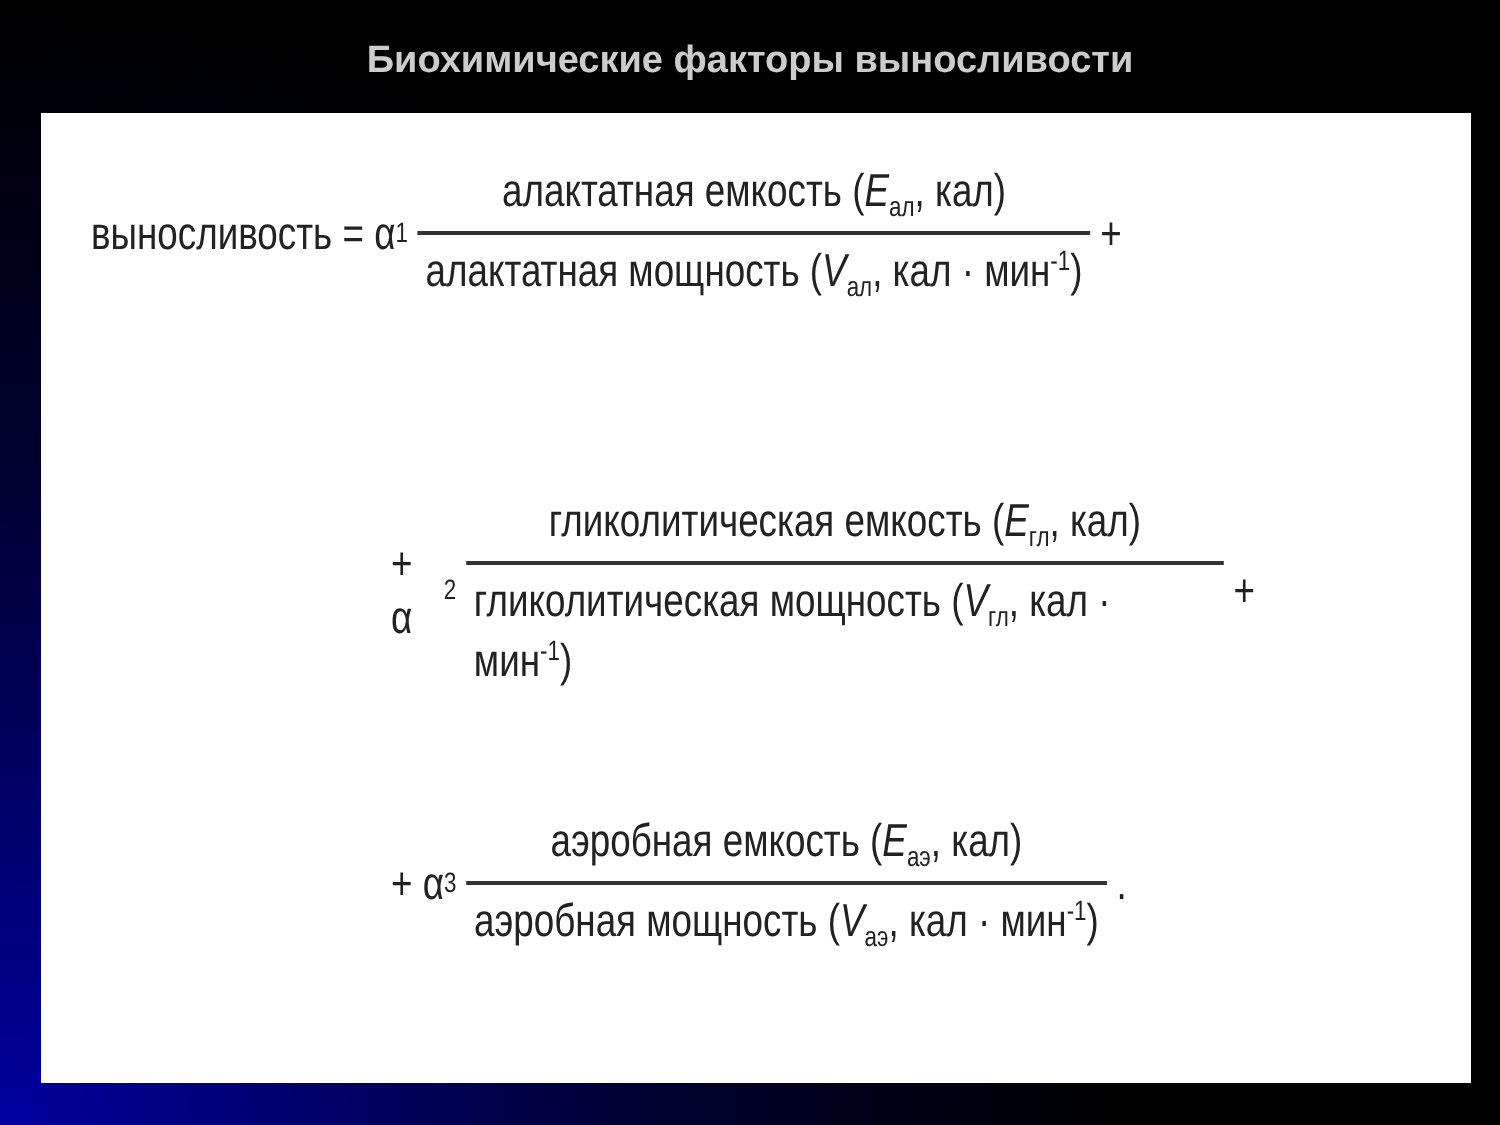Биохимические факторы выносливости
выносливость = α<sub>1</sub> алактатная емкость (E<sub>ал</sub>, кал) алактатная мощность (V<sub>ал</sub>, кал · мин<sup>-1</sup>) +
+ α<sub>2</sub> гликолитическая емкость (E<sub>гл</sub>, кал) гликолитическая мощность (V<sub>гл</sub>, кал · мин<sup>-1</sup>) +
+ α<sub>3</sub> аэробная емкость (E<sub>аэ</sub>, кал) аэробная мощность (V<sub>аэ</sub>, кал · мин<sup>-1</sup>) .